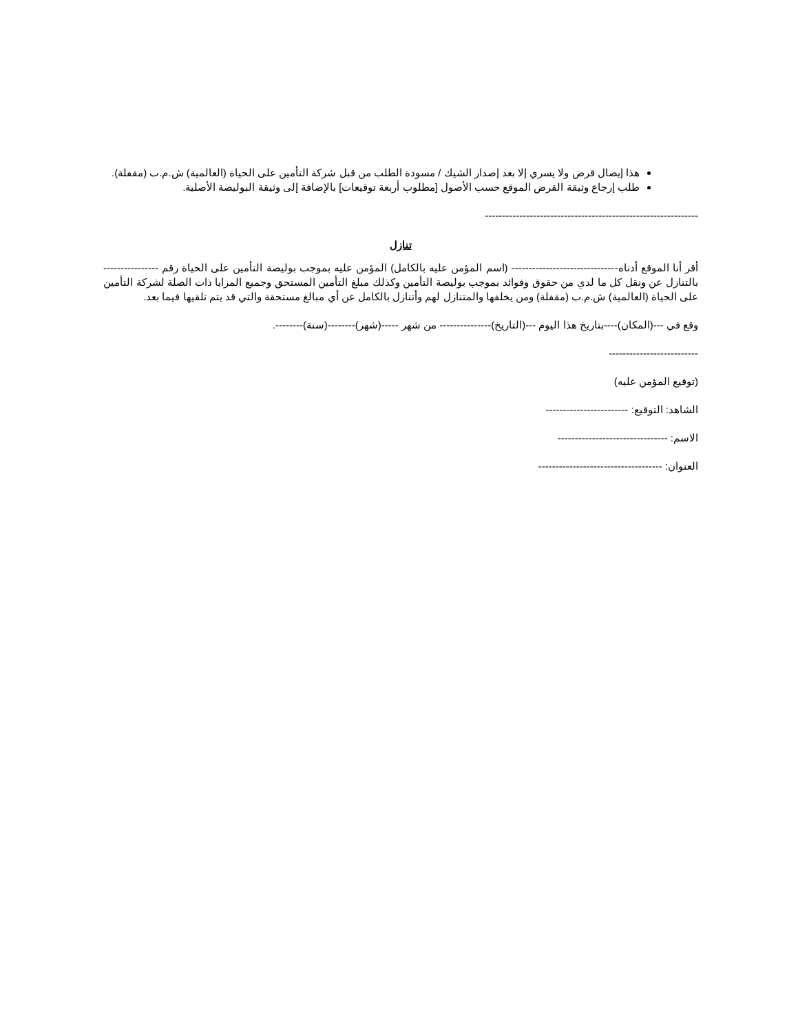هذا إيصال قرض ولا يسري إلا بعد إصدار الشيك / مسودة الطلب من قبل شركة التأمين على الحياة (العالمية) ش.م.ب (مقفلة).
طلب إرجاع وثيقة القرض الموقع حسب الأصول [مطلوب أربعة توقيعات] بالإضافة إلى وثيقة البوليصة الأصلية.
--------------------------------------------------------------
تنازل
أقر أنا الموقع أدناه------------------------------- (اسم المؤمن عليه بالكامل) المؤمن عليه بموجب بوليصة التأمين على الحياة رقم ---------------- بالتنازل عن ونقل كل ما لدي من حقوق وفوائد بموجب بوليصة التأمين وكذلك مبلغ التأمين المستحق وجميع المزايا ذات الصلة لشركة التأمين على الحياة (العالمية) ش.م.ب (مقفلة) ومن يخلفها والمتنازل لهم وأتنازل بالكامل عن أي مبالغ مستحقة والتي قد يتم تلقيها فيما بعد.
وقع في ---(المكان)----بتاريخ هذا اليوم ---(التاريخ)--------------- من شهر -----(شهر)--------(سنة)--------.
--------------------------
(توقيع المؤمن عليه)
الشاهد: التوقيع: ------------------------
الاسم: --------------------------------
العنوان: ------------------------------------